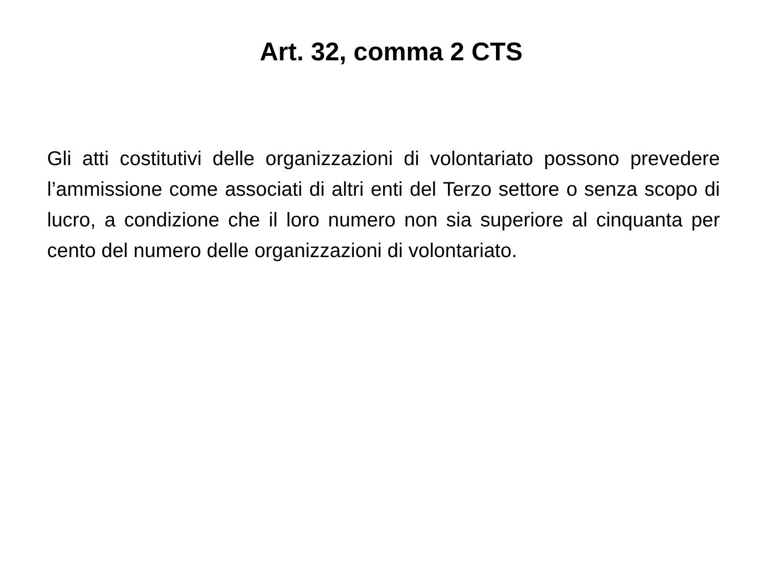Art. 32, comma 2 CTS
Gli atti costitutivi delle organizzazioni di volontariato possono prevedere l’ammissione come associati di altri enti del Terzo settore o senza scopo di lucro, a condizione che il loro numero non sia superiore al cinquanta per cento del numero delle organizzazioni di volontariato.